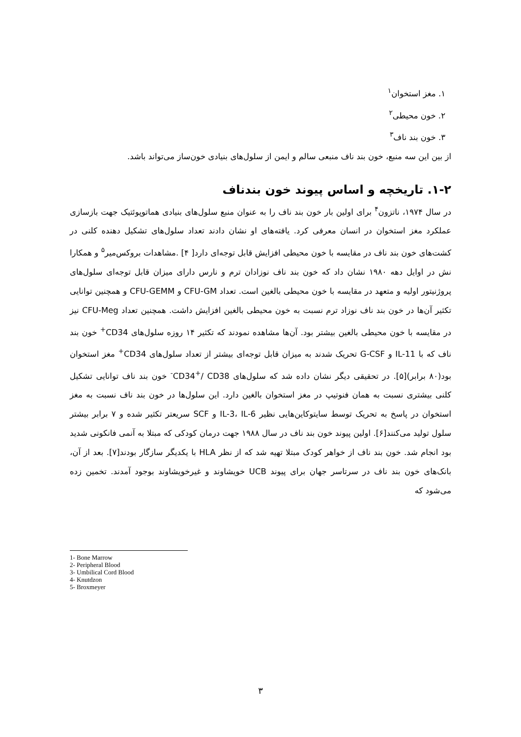۱. مغز استخوان<sup>۱</sup>
۲. خون محیطی<sup>۲</sup>
۳. خون بند ناف<sup>۳</sup>
از بین این سه منبع، خون بند ناف منبعی سالم و ایمن از سلول‌های بنیادی خون‌ساز می‌تواند باشد.
۱-۲. تاریخچه و اساس پیوند خون بندناف
در سال ۱۹۷۴، ناتزون<sup>۴</sup> برای اولین بار خون بند ناف را به عنوان منبع سلول‌های بنیادی هماتوپوئتیک جهت بازسازی عملکرد مغز استخوان در انسان معرفی کرد. یافته‌های او نشان دادند تعداد سلول‌های تشکیل دهنده کلنی در کشت‌های خون بند ناف در مقایسه با خون محیطی افزایش قابل توجه‌ای دارد[ ۴] .مشاهدات بروکس‌میر<sup>۵</sup> و همکارا نش در اوایل دهه ۱۹۸۰ نشان داد که خون بند ناف نوزادان ترم و نارس دارای میزان قابل توجه‌ای سلول‌های پروژنیتور اولیه و متعهد در مقایسه با خون محیطی بالغین است. تعداد CFU-GM و CFU-GEMM و همچنین توانایی تکثیر آن‌ها در خون بند ناف نوزاد ترم نسبت به خون محیطی بالغین افزایش داشت. همچنین تعداد CFU-Meg نیز در مقایسه با خون محیطی بالغین بیشتر بود. آن‌ها مشاهده نمودند که تکثیر ۱۴ روزه سلول‌های CD34<sup>+</sup> خون بند ناف که با IL-11 و G-CSF تحریک شدند به میزان قابل توجه‌ای بیشتر از تعداد سلول‌های CD34<sup>+</sup> مغز استخوان بود(۸۰ برابر)[۵]. در تحقیقی دیگر نشان داده شد که سلول‌های CD34<sup>+</sup>/ CD38<sup>-</sup> خون بند ناف توانایی تشکیل کلنی بیشتری نسبت به همان فنوتیپ در مغز استخوان بالغین دارد. این سلول‌ها در خون بند ناف نسبت به مغز استخوان در پاسخ به تحریک توسط سایتوکاین‌هایی نظیر IL-3، IL-6 و SCF سریعتر تکثیر شده و ۷ برابر بیشتر سلول تولید می‌کنند[۶]. اولین پیوند خون بند ناف در سال ۱۹۸۸ جهت درمان کودکی که مبتلا به آنمی فانکونی شدید بود انجام شد. خون بند ناف از خواهر کودک مبتلا تهیه شد که از نظر HLA با یکدیگر سازگار بودند[۷]. بعد از آن، بانک‌های خون بند ناف در سرتاسر جهان برای پیوند UCB خویشاوند و غیرخویشاوند بوجود آمدند. تخمین زده می‌شود که
1- Bone Marrow
2- Peripheral Blood
3- Umbilical Cord Blood
4- Knutdzon
5- Broxmeyer
۳